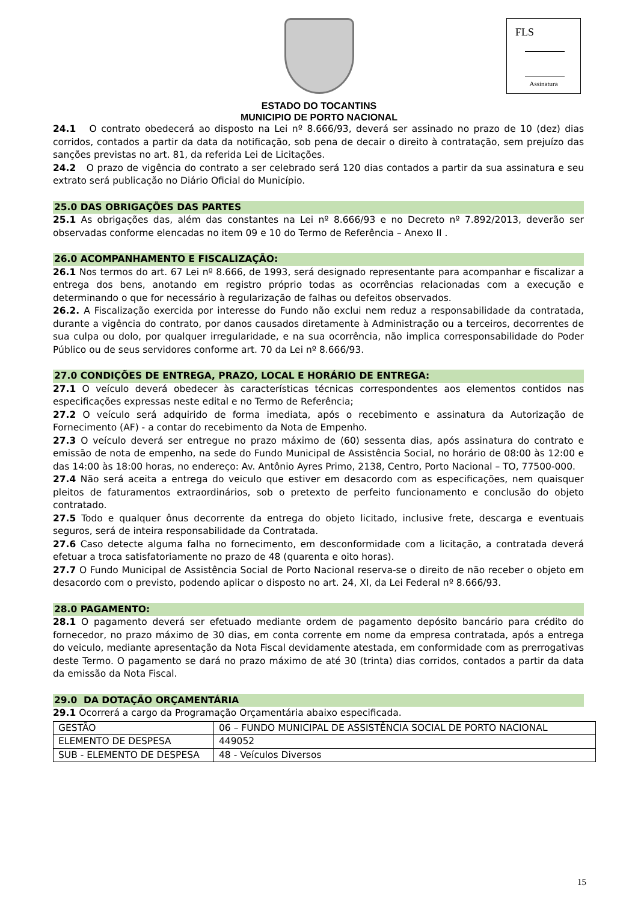ESTADO DO TOCANTINS
MUNICIPIO DE PORTO NACIONAL
FLS
Assinatura
24.1 O contrato obedecerá ao disposto na Lei nº 8.666/93, deverá ser assinado no prazo de 10 (dez) dias corridos, contados a partir da data da notificação, sob pena de decair o direito à contratação, sem prejuízo das sanções previstas no art. 81, da referida Lei de Licitações.
24.2 O prazo de vigência do contrato a ser celebrado será 120 dias contados a partir da sua assinatura e seu extrato será publicação no Diário Oficial do Município.
25.0 DAS OBRIGAÇÕES DAS PARTES
25.1 As obrigações das, além das constantes na Lei nº 8.666/93 e no Decreto nº 7.892/2013, deverão ser observadas conforme elencadas no item 09 e 10 do Termo de Referência – Anexo II .
26.0 ACOMPANHAMENTO E FISCALIZAÇÃO:
26.1 Nos termos do art. 67 Lei nº 8.666, de 1993, será designado representante para acompanhar e fiscalizar a entrega dos bens, anotando em registro próprio todas as ocorrências relacionadas com a execução e determinando o que for necessário à regularização de falhas ou defeitos observados.
26.2. A Fiscalização exercida por interesse do Fundo não exclui nem reduz a responsabilidade da contratada, durante a vigência do contrato, por danos causados diretamente à Administração ou a terceiros, decorrentes de sua culpa ou dolo, por qualquer irregularidade, e na sua ocorrência, não implica corresponsabilidade do Poder Público ou de seus servidores conforme art. 70 da Lei nº 8.666/93.
27.0 CONDIÇÕES DE ENTREGA, PRAZO, LOCAL E HORÁRIO DE ENTREGA:
27.1 O veículo deverá obedecer às características técnicas correspondentes aos elementos contidos nas especificações expressas neste edital e no Termo de Referência;
27.2 O veículo será adquirido de forma imediata, após o recebimento e assinatura da Autorização de Fornecimento (AF) - a contar do recebimento da Nota de Empenho.
27.3 O veículo deverá ser entregue no prazo máximo de (60) sessenta dias, após assinatura do contrato e emissão de nota de empenho, na sede do Fundo Municipal de Assistência Social, no horário de 08:00 às 12:00 e das 14:00 às 18:00 horas, no endereço: Av. Antônio Ayres Primo, 2138, Centro, Porto Nacional – TO, 77500-000.
27.4 Não será aceita a entrega do veiculo que estiver em desacordo com as especificações, nem quaisquer pleitos de faturamentos extraordinários, sob o pretexto de perfeito funcionamento e conclusão do objeto contratado.
27.5 Todo e qualquer ônus decorrente da entrega do objeto licitado, inclusive frete, descarga e eventuais seguros, será de inteira responsabilidade da Contratada.
27.6 Caso detecte alguma falha no fornecimento, em desconformidade com a licitação, a contratada deverá efetuar a troca satisfatoriamente no prazo de 48 (quarenta e oito horas).
27.7 O Fundo Municipal de Assistência Social de Porto Nacional reserva-se o direito de não receber o objeto em desacordo com o previsto, podendo aplicar o disposto no art. 24, XI, da Lei Federal nº 8.666/93.
28.0 PAGAMENTO:
28.1 O pagamento deverá ser efetuado mediante ordem de pagamento depósito bancário para crédito do fornecedor, no prazo máximo de 30 dias, em conta corrente em nome da empresa contratada, após a entrega do veiculo, mediante apresentação da Nota Fiscal devidamente atestada, em conformidade com as prerrogativas deste Termo. O pagamento se dará no prazo máximo de até 30 (trinta) dias corridos, contados a partir da data da emissão da Nota Fiscal.
29.0 DA DOTAÇÃO ORÇAMENTÁRIA
29.1 Ocorrerá a cargo da Programação Orçamentária abaixo especificada.
| GESTÃO | 06 – FUNDO MUNICIPAL DE ASSISTÊNCIA SOCIAL DE PORTO NACIONAL |
| ELEMENTO DE DESPESA | 449052 |
| SUB - ELEMENTO DE DESPESA | 48 - Veículos Diversos |
15